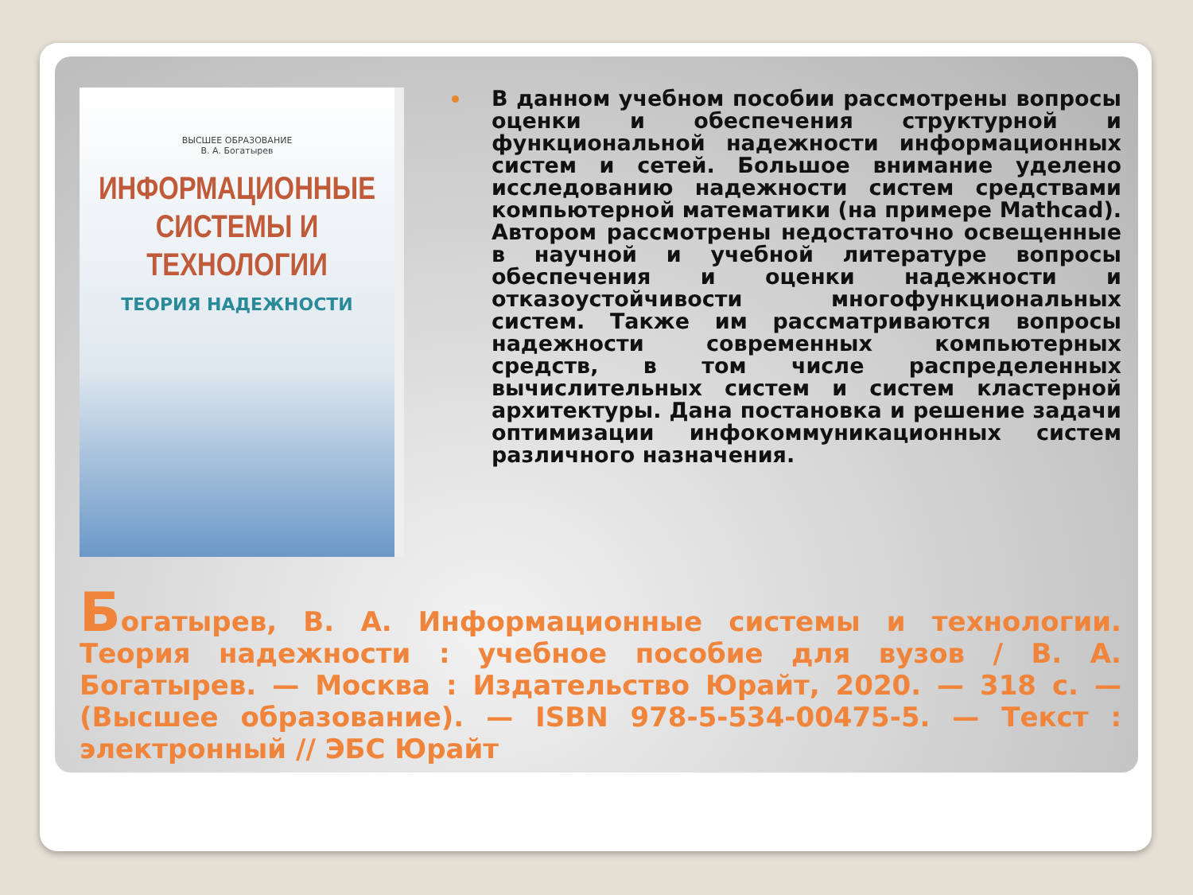ВЫСШЕЕ ОБРАЗОВАНИЕ
В. А. Богатырев
ИНФОРМАЦИОННЫЕ СИСТЕМЫ И ТЕХНОЛОГИИ
ТЕОРИЯ НАДЕЖНОСТИ
В данном учебном пособии рассмотрены вопросы оценки и обеспечения структурной и функциональной надежности информационных систем и сетей. Большое внимание уделено исследованию надежности систем средствами компьютерной математики (на примере Mathcad). Автором рассмотрены недостаточно освещенные в научной и учебной литературе вопросы обеспечения и оценки надежности и отказоустойчивости многофункциональных систем. Также им рассматриваются вопросы надежности современных компьютерных средств, в том числе распределенных вычислительных систем и систем кластерной архитектуры. Дана постановка и решение задачи оптимизации инфокоммуникационных систем различного назначения.
Богатырев, В. А. Информационные системы и технологии. Теория надежности : учебное пособие для вузов / В. А. Богатырев. — Москва : Издательство Юрайт, 2020. — 318 с. — (Высшее образование). — ISBN 978-5-534-00475-5. — Текст : электронный // ЭБС Юрайт